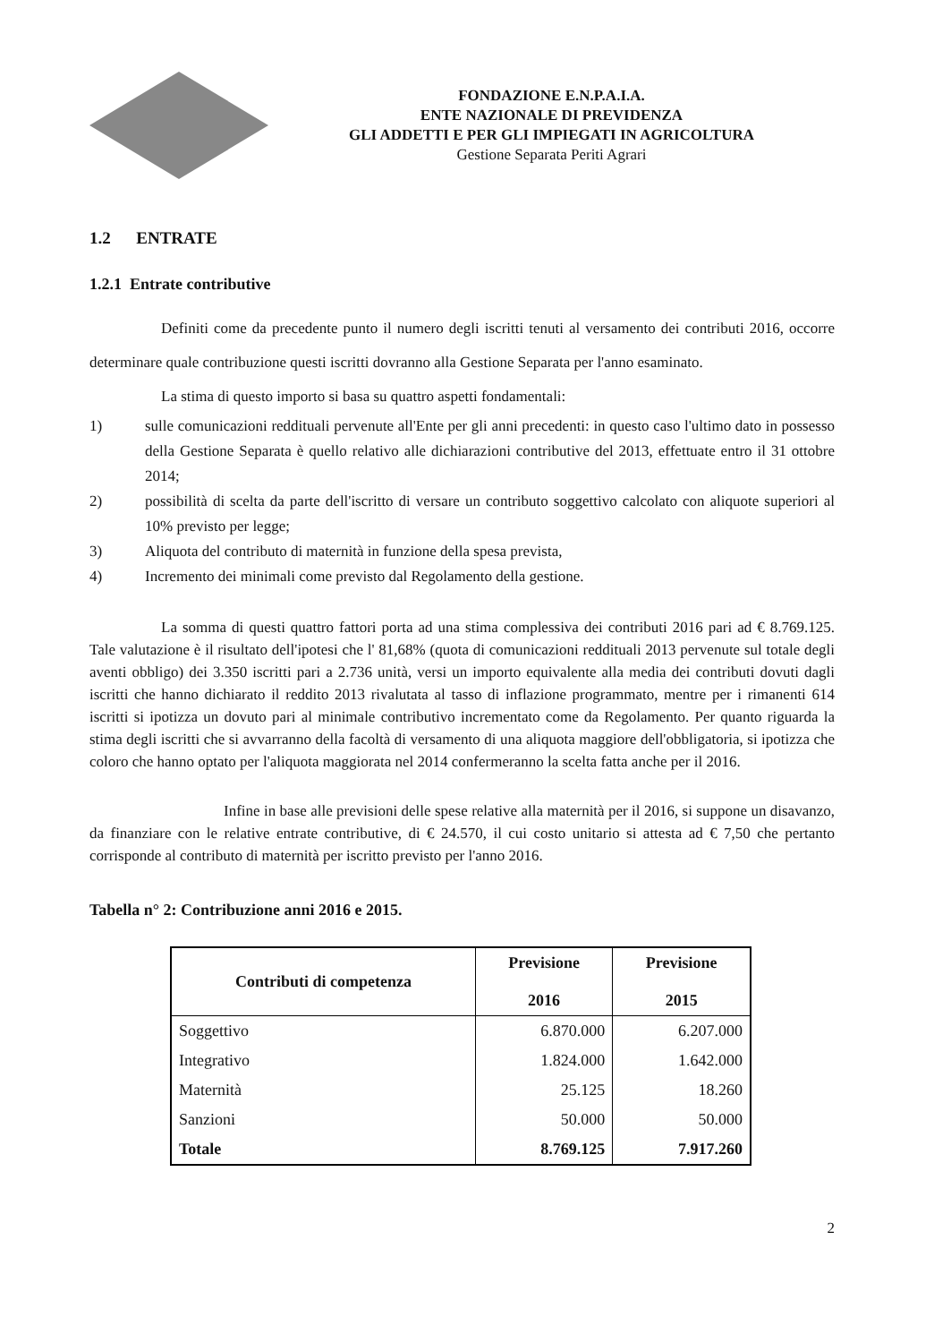FONDAZIONE E.N.P.A.I.A.
ENTE NAZIONALE DI PREVIDENZA
GLI ADDETTI E PER GLI IMPIEGATI IN AGRICOLTURA
Gestione Separata Periti Agrari
1.2 ENTRATE
1.2.1 Entrate contributive
Definiti come da precedente punto il numero degli iscritti tenuti al versamento dei contributi 2016, occorre determinare quale contribuzione questi iscritti dovranno alla Gestione Separata per l'anno esaminato.
La stima di questo importo si basa su quattro aspetti fondamentali:
1) sulle comunicazioni reddituali pervenute all'Ente per gli anni precedenti: in questo caso l'ultimo dato in possesso della Gestione Separata è quello relativo alle dichiarazioni contributive del 2013, effettuate entro il 31 ottobre 2014;
2) possibilità di scelta da parte dell'iscritto di versare un contributo soggettivo calcolato con aliquote superiori al 10% previsto per legge;
3) Aliquota del contributo di maternità in funzione della spesa prevista,
4) Incremento dei minimali come previsto dal Regolamento della gestione.
La somma di questi quattro fattori porta ad una stima complessiva dei contributi 2016 pari ad € 8.769.125. Tale valutazione è il risultato dell'ipotesi che l' 81,68% (quota di comunicazioni reddituali 2013 pervenute sul totale degli aventi obbligo) dei 3.350 iscritti pari a 2.736 unità, versi un importo equivalente alla media dei contributi dovuti dagli iscritti che hanno dichiarato il reddito 2013 rivalutata al tasso di inflazione programmato, mentre per i rimanenti 614 iscritti si ipotizza un dovuto pari al minimale contributivo incrementato come da Regolamento. Per quanto riguarda la stima degli iscritti che si avvarranno della facoltà di versamento di una aliquota maggiore dell'obbligatoria, si ipotizza che coloro che hanno optato per l'aliquota maggiorata nel 2014 confermeranno la scelta fatta anche per il 2016.
Infine in base alle previsioni delle spese relative alla maternità per il 2016, si suppone un disavanzo, da finanziare con le relative entrate contributive, di € 24.570, il cui costo unitario si attesta ad € 7,50 che pertanto corrisponde al contributo di maternità per iscritto previsto per l'anno 2016.
Tabella n° 2: Contribuzione anni 2016 e 2015.
| Contributi di competenza | Previsione 2016 | Previsione 2015 |
| --- | --- | --- |
| Soggettivo | 6.870.000 | 6.207.000 |
| Integrativo | 1.824.000 | 1.642.000 |
| Maternità | 25.125 | 18.260 |
| Sanzioni | 50.000 | 50.000 |
| Totale | 8.769.125 | 7.917.260 |
2